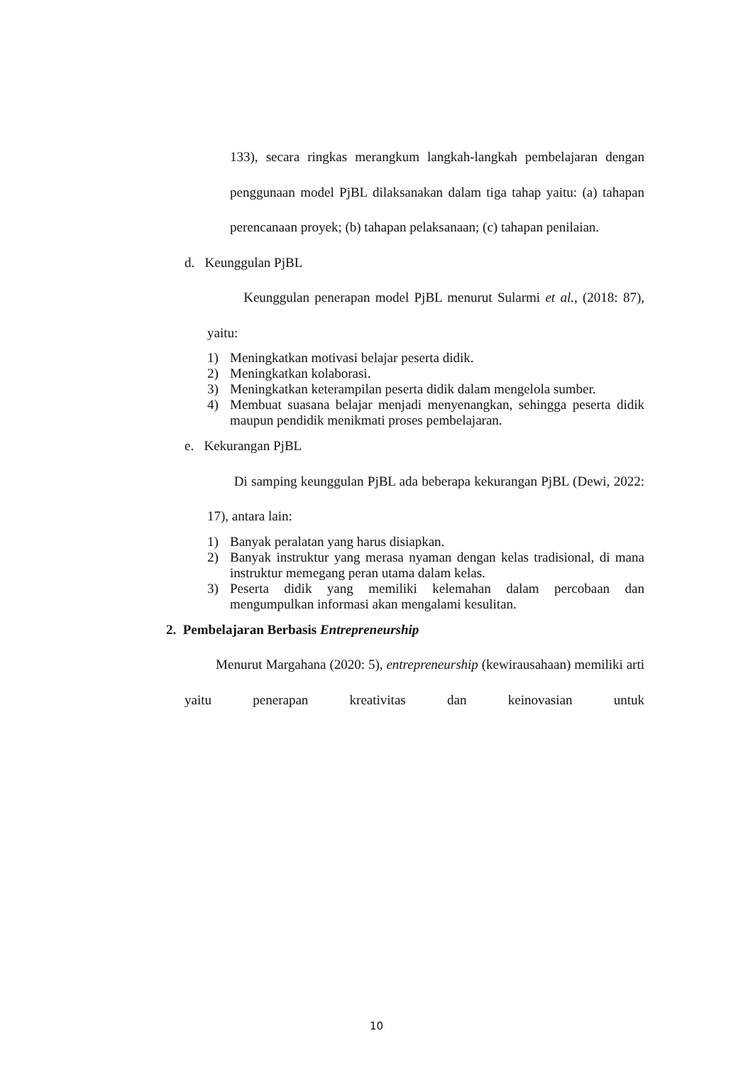133), secara ringkas merangkum langkah-langkah pembelajaran dengan penggunaan model PjBL dilaksanakan dalam tiga tahap yaitu: (a) tahapan perencanaan proyek; (b) tahapan pelaksanaan; (c) tahapan penilaian.
d. Keunggulan PjBL
Keunggulan penerapan model PjBL menurut Sularmi et al., (2018: 87), yaitu:
1) Meningkatkan motivasi belajar peserta didik.
2) Meningkatkan kolaborasi.
3) Meningkatkan keterampilan peserta didik dalam mengelola sumber.
4) Membuat suasana belajar menjadi menyenangkan, sehingga peserta didik maupun pendidik menikmati proses pembelajaran.
e. Kekurangan PjBL
Di samping keunggulan PjBL ada beberapa kekurangan PjBL (Dewi, 2022: 17), antara lain:
1) Banyak peralatan yang harus disiapkan.
2) Banyak instruktur yang merasa nyaman dengan kelas tradisional, di mana instruktur memegang peran utama dalam kelas.
3) Peserta didik yang memiliki kelemahan dalam percobaan dan mengumpulkan informasi akan mengalami kesulitan.
2. Pembelajaran Berbasis Entrepreneurship
Menurut Margahana (2020: 5), entrepreneurship (kewirausahaan) memiliki arti yaitu penerapan kreativitas dan keinovasian untuk
10